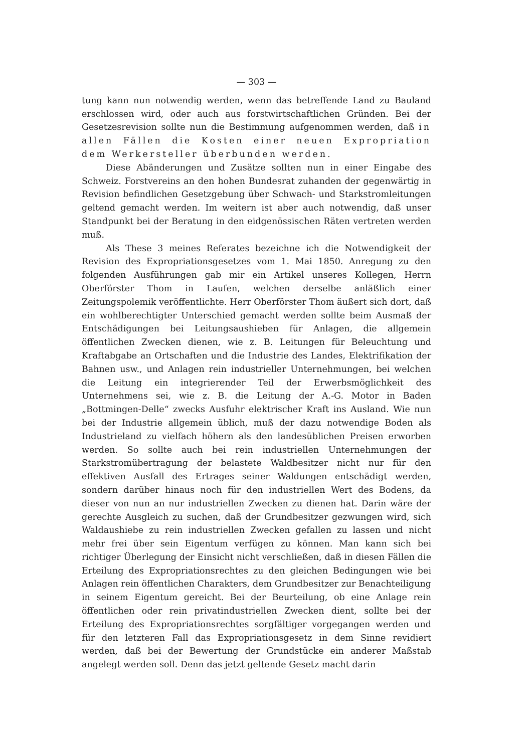— 303 —
tung kann nun notwendig werden, wenn das betreffende Land zu Bauland erschlossen wird, oder auch aus forstwirtschaftlichen Gründen. Bei der Gesetzesrevision sollte nun die Bestimmung aufgenommen werden, daß in allen Fällen die Kosten einer neuen Expropriation dem Werkersteller überbunden werden.
Diese Abänderungen und Zusätze sollten nun in einer Eingabe des Schweiz. Forstvereins an den hohen Bundesrat zuhanden der gegenwärtig in Revision befindlichen Gesetzgebung über Schwach- und Starkstromleitungen geltend gemacht werden. Im weitern ist aber auch notwendig, daß unser Standpunkt bei der Beratung in den eidgenössischen Räten vertreten werden muß.
Als These 3 meines Referates bezeichne ich die Notwendigkeit der Revision des Expropriationsgesetzes vom 1. Mai 1850. Anregung zu den folgenden Ausführungen gab mir ein Artikel unseres Kollegen, Herrn Oberförster Thom in Laufen, welchen derselbe anläßlich einer Zeitungspolemik veröffentlichte. Herr Oberförster Thom äußert sich dort, daß ein wohlberechtigter Unterschied gemacht werden sollte beim Ausmaß der Entschädigungen bei Leitungsaushieben für Anlagen, die allgemein öffentlichen Zwecken dienen, wie z. B. Leitungen für Beleuchtung und Kraftabgabe an Ortschaften und die Industrie des Landes, Elektrifikation der Bahnen usw., und Anlagen rein industrieller Unternehmungen, bei welchen die Leitung ein integrierender Teil der Erwerbsmöglichkeit des Unternehmens sei, wie z. B. die Leitung der A.-G. Motor in Baden „Bottmingen-Delle“ zwecks Ausfuhr elektrischer Kraft ins Ausland. Wie nun bei der Industrie allgemein üblich, muß der dazu notwendige Boden als Industrieland zu vielfach höhern als den landesüblichen Preisen erworben werden. So sollte auch bei rein industriellen Unternehmungen der Starkstromübertragung der belastete Waldbesitzer nicht nur für den effektiven Ausfall des Ertrages seiner Waldungen entschädigt werden, sondern darüber hinaus noch für den industriellen Wert des Bodens, da dieser von nun an nur industriellen Zwecken zu dienen hat. Darin wäre der gerechte Ausgleich zu suchen, daß der Grundbesitzer gezwungen wird, sich Waldaushiebe zu rein industriellen Zwecken gefallen zu lassen und nicht mehr frei über sein Eigentum verfügen zu können. Man kann sich bei richtiger Überlegung der Einsicht nicht verschließen, daß in diesen Fällen die Erteilung des Expropriationsrechtes zu den gleichen Bedingungen wie bei Anlagen rein öffentlichen Charakters, dem Grundbesitzer zur Benachteiligung in seinem Eigentum gereicht. Bei der Beurteilung, ob eine Anlage rein öffentlichen oder rein privatindustriellen Zwecken dient, sollte bei der Erteilung des Expropriationsrechtes sorgfältiger vorgegangen werden und für den letzteren Fall das Expropriationsgesetz in dem Sinne revidiert werden, daß bei der Bewertung der Grundstücke ein anderer Maßstab angelegt werden soll. Denn das jetzt geltende Gesetz macht darin